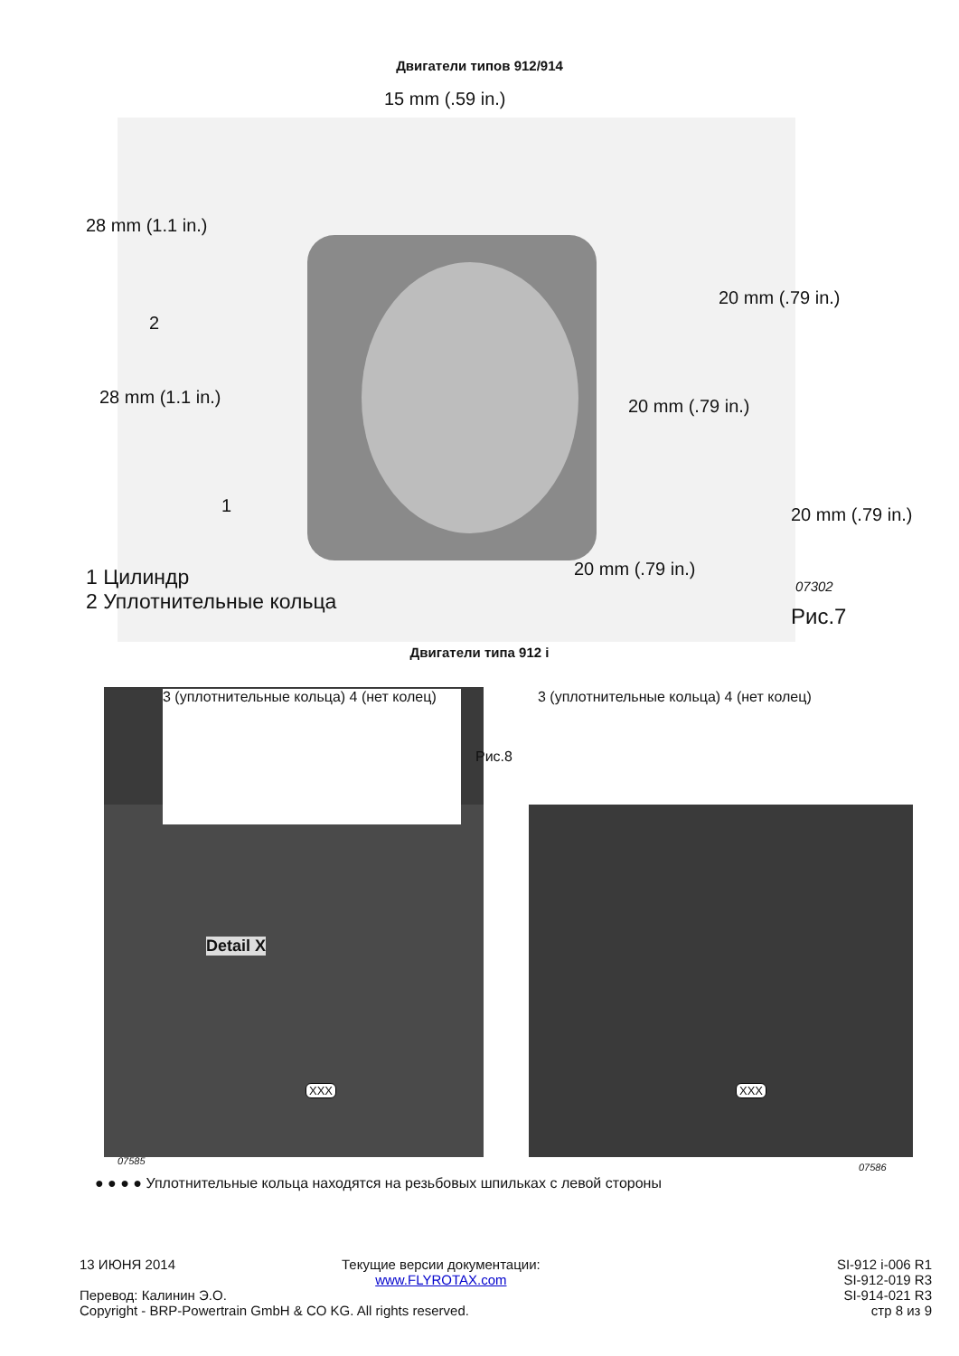Двигатели типов 912/914
15 mm (.59 in.)
28 mm (1.1 in.)
2
28 mm (1.1 in.)
1
20 mm (.79 in.)
20 mm (.79 in.)
20 mm (.79 in.)
20 mm (.79 in.)
1 Цилиндр
2 Уплотнительные кольца
07302
Рис.7
Двигатели типа 912 i
3 (уплотнительные кольца) 4 (нет колец)
3 (уплотнительные кольца) 4 (нет колец)
Рис.8
Detail X
XXX XXX
07585
07586
● ● ● ● Уплотнительные кольца находятся на резьбовых шпильках с левой стороны
13 ИЮНЯ 2014
Перевод: Калинин Э.О.
Copyright - BRP-Powertrain GmbH & CO KG. All rights reserved.
Текущие версии документации:
www.FLYROTAX.com
SI-912 i-006 R1
SI-912-019 R3
SI-914-021 R3
стр 8 из 9